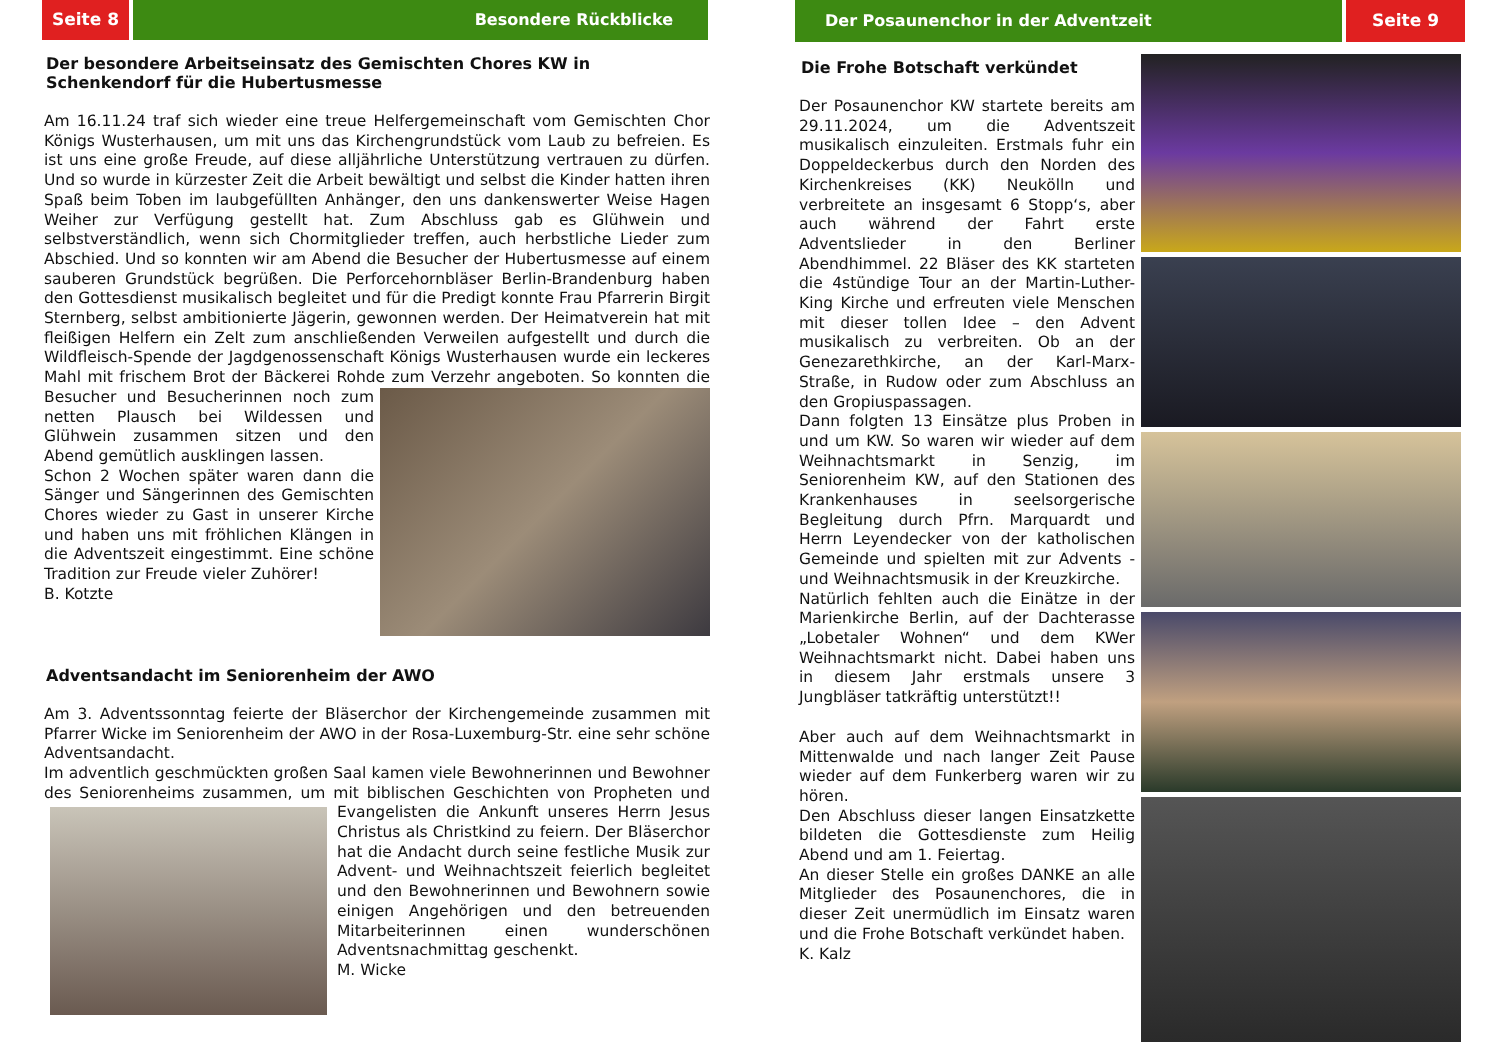Seite 8 Besondere Rückblicke
Der besondere Arbeitseinsatz des Gemischten Chores KW in Schenkendorf für die Hubertusmesse
Am 16.11.24 traf sich wieder eine treue Helfergemeinschaft vom Gemischten Chor Königs Wusterhausen, um mit uns das Kirchengrundstück vom Laub zu befreien. Es ist uns eine große Freude, auf diese alljährliche Unterstützung vertrauen zu dürfen. Und so wurde in kürzester Zeit die Arbeit bewältigt und selbst die Kinder hatten ihren Spaß beim Toben im laubgefüllten Anhänger, den uns dankenswerter Weise Hagen Weiher zur Verfügung gestellt hat. Zum Abschluss gab es Glühwein und selbstverständlich, wenn sich Chormitglieder treffen, auch herbstliche Lieder zum Abschied. Und so konnten wir am Abend die Besucher der Hubertusmesse auf einem sauberen Grundstück begrüßen. Die Perforcehornbläser Berlin-Brandenburg haben den Gottesdienst musikalisch begleitet und für die Predigt konnte Frau Pfarrerin Birgit Sternberg, selbst ambitionierte Jägerin, gewonnen werden. Der Heimatverein hat mit fleißigen Helfern ein Zelt zum anschließenden Verweilen aufgestellt und durch die Wildfleisch-Spende der Jagdgenossenschaft Königs Wusterhausen wurde ein leckeres Mahl mit frischem Brot der Bäckerei Rohde zum Verzehr angeboten. So konnten die Besucher und Besucherinnen noch zum netten Plausch bei Wildessen und Glühwein zusammen sitzen und den Abend gemütlich ausklingen lassen.
Schon 2 Wochen später waren dann die Sänger und Sängerinnen des Gemischten Chores wieder zu Gast in unserer Kirche und haben uns mit fröhlichen Klängen in die Adventszeit eingestimmt. Eine schöne Tradition zur Freude vieler Zuhörer!
B. Kotzte
Adventsandacht im Seniorenheim der AWO
Am 3. Adventssonntag feierte der Bläserchor der Kirchengemeinde zusammen mit Pfarrer Wicke im Seniorenheim der AWO in der Rosa-Luxemburg-Str. eine sehr schöne Adventsandacht.
Im adventlich geschmückten großen Saal kamen viele Bewohnerinnen und Bewohner des Seniorenheims zusammen, um mit biblischen Geschichten von Pro pheten und Evangelisten die Ankunft unseres Herrn Jesus Christus als Christkind zu feiern. Der Bläserchor hat die Andacht durch seine festliche Musik zur Advent- und Weihnachtszeit feierlich begleitet und den Bewohnerinnen und Bewohnern sowie einigen Angehörigen und den betreuenden Mitarbeiterinnen einen wunderschönen Adventsnachmittag geschenkt.
M. Wicke
Der Posaunenchor in der Adventzeit
Seite 9
Die Frohe Botschaft verkündet
Der Posaunenchor KW startete bereits am 29.11.2024, um die Adventszeit musikalisch einzuleiten. Erstmals fuhr ein Doppeldeckerbus durch den Norden des Kirchenkreises (KK) Neukölln und verbreitete an insgesamt 6 Stopp‘s, aber auch während der Fahrt erste Adventslieder in den Berliner Abendhimmel. 22 Bläser des KK starteten die 4stündige Tour an der Martin-Luther-King Kirche und erfreuten viele Menschen mit dieser tollen Idee – den Advent musikalisch zu verbreiten. Ob an der Genezarethkirche, an der Karl-Marx-Straße, in Rudow oder zum Abschluss an den Gropiuspassagen.
Dann folgten 13 Einsätze plus Proben in und um KW. So waren wir wieder auf dem Weihnachtsmarkt in Senzig, im Seniorenheim KW, auf den Stationen des Krankenhauses in seelsorgerische Begleitung durch Pfrn. Marquardt und Herrn Leyendecker von der katholischen Gemeinde und spielten mit zur Advents -und Weihnachtsmusik in der Kreuzkirche.
Natürlich fehlten auch die Einätze in der Marienkirche Berlin, auf der Dachterasse „Lobetaler Wohnen“ und dem KWer Weihnachtsmarkt nicht. Dabei haben uns in diesem Jahr erstmals unsere 3 Jungbläser tatkräftig unterstützt!!
Aber auch auf dem Weihnachtsmarkt in Mittenwalde und nach langer Zeit Pause wieder auf dem Funkerberg waren wir zu hören.
Den Abschluss dieser langen Einsatzkette bildeten die Gottesdienste zum Heilig Abend und am 1. Feiertag.
An dieser Stelle ein großes DANKE an alle Mitglieder des Posaunenchores, die in dieser Zeit unermüdlich im Einsatz waren und die Frohe Botschaft verkündet haben.
K. Kalz